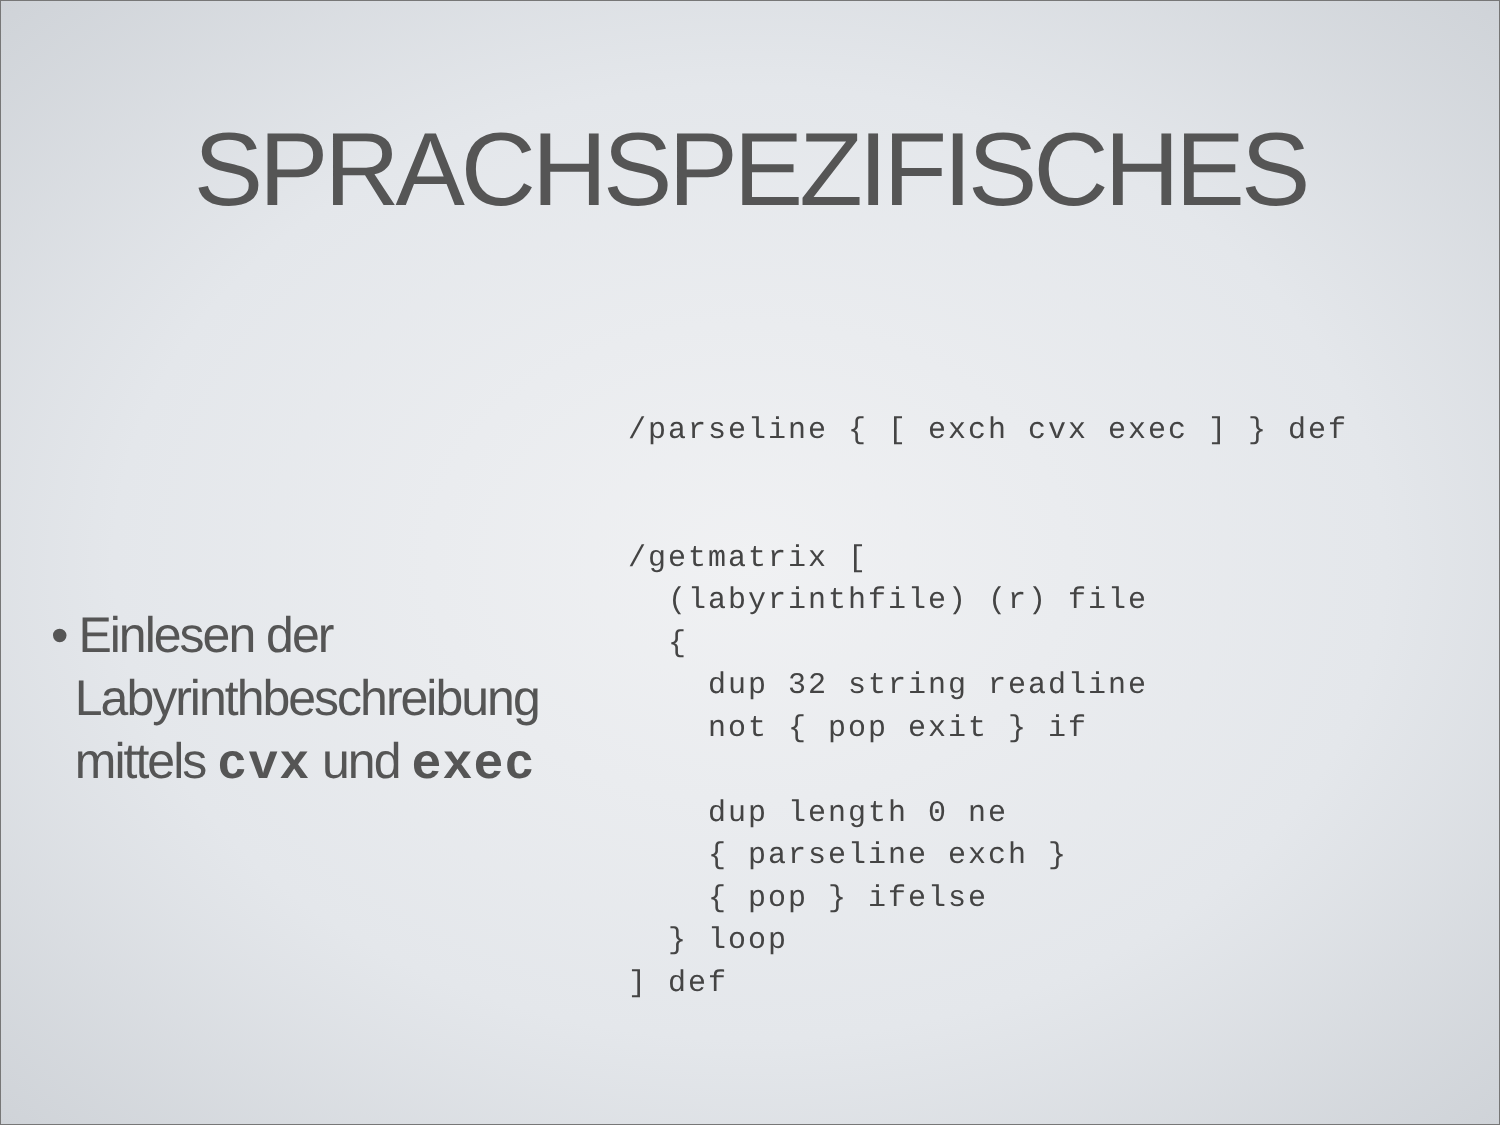SPRACHSPEZIFISCHES
• Einlesen der
Labyrinthbeschreibung
mittels cvx und exec
/parseline { [ exch cvx exec ] } def


/getmatrix [
  (labyrinthfile) (r) file
  {
    dup 32 string readline
    not { pop exit } if

    dup length 0 ne
    { parseline exch }
    { pop } ifelse
  } loop
] def